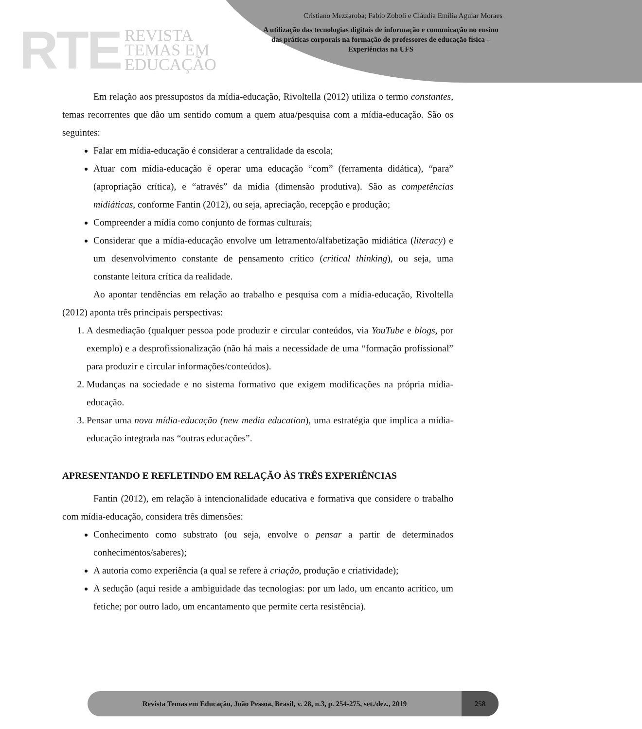RTE REVISTA
TEMAS EM
EDUCAÇÃO
Cristiano Mezzaroba; Fabio Zoboli e Cláudia Emília Aguiar Moraes
A utilização das tecnologias digitais de informação e comunicação no ensino das práticas corporais na formação de professores de educação física – Experiências na UFS
Em relação aos pressupostos da mídia-educação, Rivoltella (2012) utiliza o termo constantes, temas recorrentes que dão um sentido comum a quem atua/pesquisa com a mídia-educação. São os seguintes:
Falar em mídia-educação é considerar a centralidade da escola;
Atuar com mídia-educação é operar uma educação “com” (ferramenta didática), “para” (apropriação crítica), e “através” da mídia (dimensão produtiva). São as competências midiáticas, conforme Fantin (2012), ou seja, apreciação, recepção e produção;
Compreender a mídia como conjunto de formas culturais;
Considerar que a mídia-educação envolve um letramento/alfabetização midiática (literacy) e um desenvolvimento constante de pensamento crítico (critical thinking), ou seja, uma constante leitura crítica da realidade.
Ao apontar tendências em relação ao trabalho e pesquisa com a mídia-educação, Rivoltella (2012) aponta três principais perspectivas:
1. A desmediação (qualquer pessoa pode produzir e circular conteúdos, via YouTube e blogs, por exemplo) e a desprofissionalização (não há mais a necessidade de uma “formação profissional” para produzir e circular informações/conteúdos).
2. Mudanças na sociedade e no sistema formativo que exigem modificações na própria mídia-educação.
3. Pensar uma nova mídia-educação (new media education), uma estratégia que implica a mídia-educação integrada nas “outras educações”.
APRESENTANDO E REFLETINDO EM RELAÇÃO ÀS TRÊS EXPERIÊNCIAS
Fantin (2012), em relação à intencionalidade educativa e formativa que considere o trabalho com mídia-educação, considera três dimensões:
Conhecimento como substrato (ou seja, envolve o pensar a partir de determinados conhecimentos/saberes);
A autoria como experiência (a qual se refere à criação, produção e criatividade);
A sedução (aqui reside a ambiguidade das tecnologias: por um lado, um encanto acrítico, um fetiche; por outro lado, um encantamento que permite certa resistência).
Revista Temas em Educação, João Pessoa, Brasil, v. 28, n.3, p. 254-275, set./dez., 2019 258